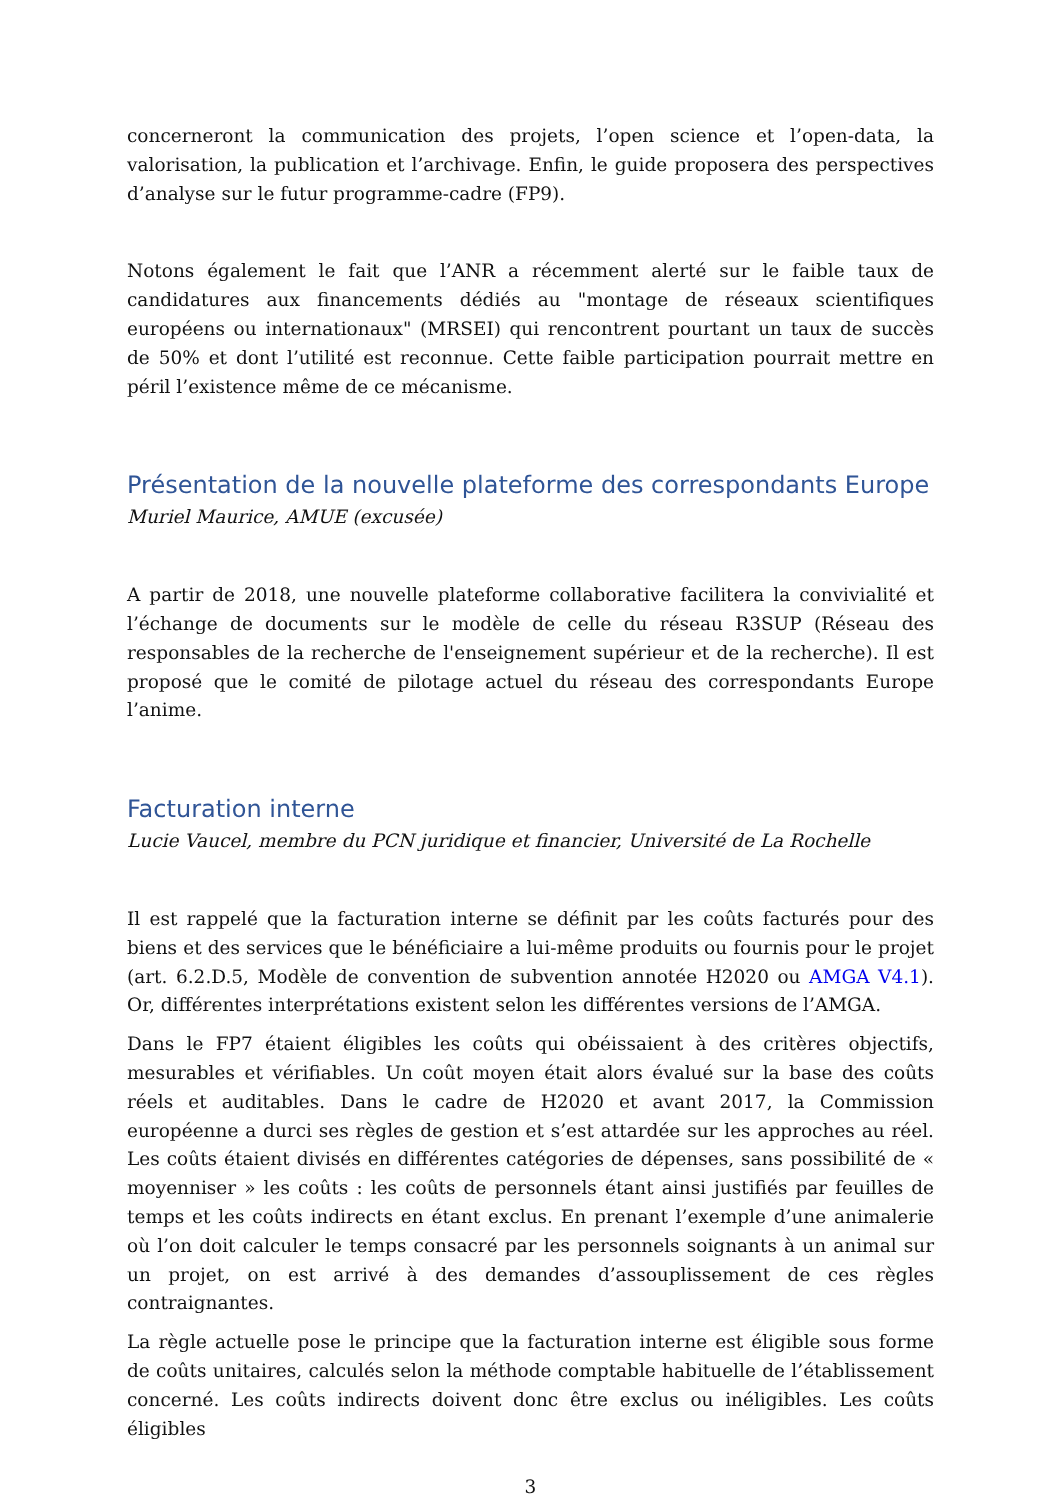concerneront la communication des projets, l’open science et l’open-data, la valorisation, la publication et l’archivage. Enfin, le guide proposera des perspectives d’analyse sur le futur programme-cadre (FP9).
Notons également le fait que l’ANR a récemment alerté sur le faible taux de candidatures aux financements dédiés au "montage de réseaux scientifiques européens ou internationaux" (MRSEI) qui rencontrent pourtant un taux de succès de 50% et dont l’utilité est reconnue. Cette faible participation pourrait mettre en péril l’existence même de ce mécanisme.
Présentation de la nouvelle plateforme des correspondants Europe
Muriel Maurice, AMUE (excusée)
A partir de 2018, une nouvelle plateforme collaborative facilitera la convivialité et l’échange de documents sur le modèle de celle du réseau R3SUP (Réseau des responsables de la recherche de l'enseignement supérieur et de la recherche). Il est proposé que le comité de pilotage actuel du réseau des correspondants Europe l’anime.
Facturation interne
Lucie Vaucel, membre du PCN juridique et financier, Université de La Rochelle
Il est rappelé que la facturation interne se définit par les coûts facturés pour des biens et des services que le bénéficiaire a lui-même produits ou fournis pour le projet (art. 6.2.D.5, Modèle de convention de subvention annotée H2020 ou AMGA V4.1). Or, différentes interprétations existent selon les différentes versions de l’AMGA.
Dans le FP7 étaient éligibles les coûts qui obéissaient à des critères objectifs, mesurables et vérifiables. Un coût moyen était alors évalué sur la base des coûts réels et auditables. Dans le cadre de H2020 et avant 2017, la Commission européenne a durci ses règles de gestion et s’est attardée sur les approches au réel. Les coûts étaient divisés en différentes catégories de dépenses, sans possibilité de « moyenniser » les coûts : les coûts de personnels étant ainsi justifiés par feuilles de temps et les coûts indirects en étant exclus. En prenant l’exemple d’une animalerie où l’on doit calculer le temps consacré par les personnels soignants à un animal sur un projet, on est arrivé à des demandes d’assouplissement de ces règles contraignantes.
La règle actuelle pose le principe que la facturation interne est éligible sous forme de coûts unitaires, calculés selon la méthode comptable habituelle de l’établissement concerné. Les coûts indirects doivent donc être exclus ou inéligibles. Les coûts éligibles
3